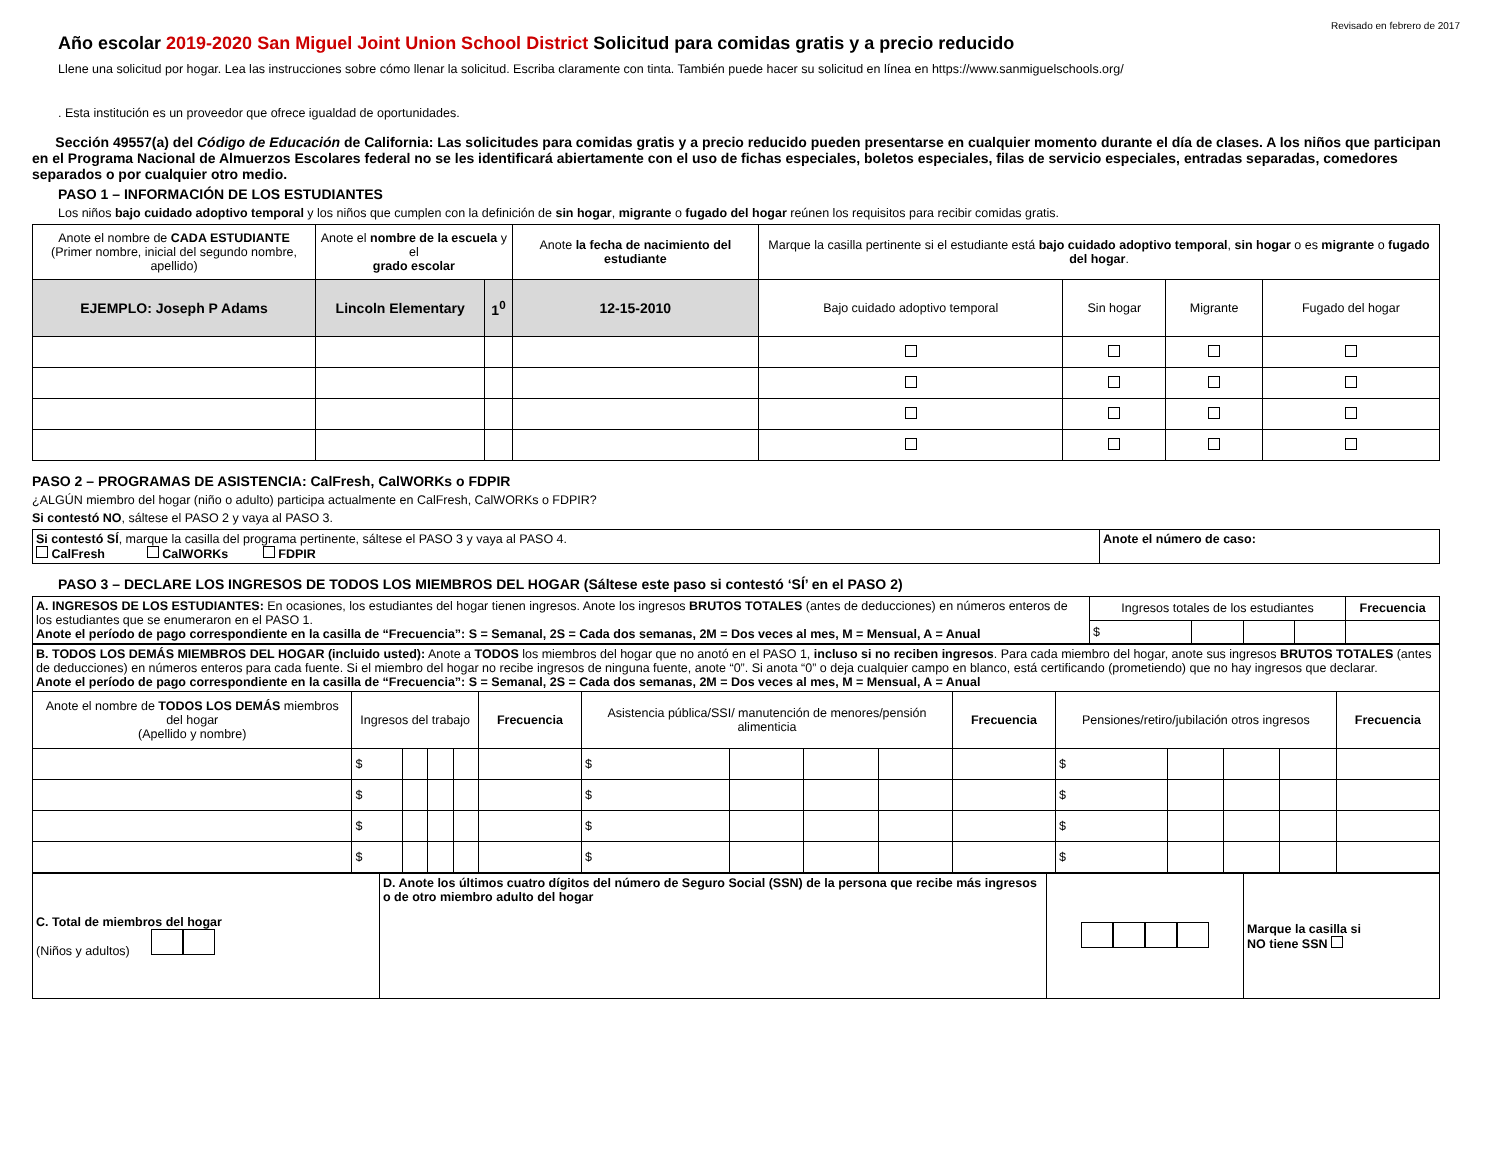Revisado en febrero de 2017
Año escolar 2019-2020 San Miguel Joint Union School District Solicitud para comidas gratis y a precio reducido
Llene una solicitud por hogar. Lea las instrucciones sobre cómo llenar la solicitud. Escriba claramente con tinta. También puede hacer su solicitud en línea en https://www.sanmiguelschools.org/
. Esta institución es un proveedor que ofrece igualdad de oportunidades.
Sección 49557(a) del Código de Educación de California: Las solicitudes para comidas gratis y a precio reducido pueden presentarse en cualquier momento durante el día de clases. A los niños que participan en el Programa Nacional de Almuerzos Escolares federal no se les identificará abiertamente con el uso de fichas especiales, boletos especiales, filas de servicio especiales, entradas separadas, comedores separados o por cualquier otro medio.
PASO 1 – INFORMACIÓN DE LOS ESTUDIANTES
Los niños bajo cuidado adoptivo temporal y los niños que cumplen con la definición de sin hogar, migrante o fugado del hogar reúnen los requisitos para recibir comidas gratis.
| Anote el nombre de CADA ESTUDIANTE (Primer nombre, inicial del segundo nombre, apellido) | Anote el nombre de la escuela y el grado escolar | | Anote la fecha de nacimiento del estudiante | Marque la casilla pertinente si el estudiante está bajo cuidado adoptivo temporal , sin hogar o es migrante o fugado del hogar . | | | |
| EJEMPLO: Joseph P Adams | Lincoln Elementary | 1<sup>0</sup> | 12-15-2010 | Bajo cuidado adoptivo temporal | Sin hogar | Migrante | Fugado del hogar |
PASO 2 – PROGRAMAS DE ASISTENCIA: CalFresh, CalWORKs o FDPIR
¿ALGÚN miembro del hogar (niño o adulto) participa actualmente en CalFresh, CalWORKs o FDPIR?
Si contestó NO, sáltese el PASO 2 y vaya al PASO 3.
| Si contestó SÍ , marque la casilla del programa pertinente, sáltese el PASO 3 y vaya al PASO 4. CalFresh CalWORKs FDPIR | Anote el número de caso: |
PASO 3 – DECLARE LOS INGRESOS DE TODOS LOS MIEMBROS DEL HOGAR (Sáltese este paso si contestó ‘SÍ’ en el PASO 2)
| A. INGRESOS DE LOS ESTUDIANTES: En ocasiones, los estudiantes del hogar tienen ingresos. Anote los ingresos BRUTOS TOTALES (antes de deducciones) en números enteros de los estudiantes que se enumeraron en el PASO 1. Anote el período de pago correspondiente en la casilla de “Frecuencia”: S = Semanal, 2S = Cada dos semanas, 2M = Dos veces al mes, M = Mensual, A = Anual | Ingresos totales de los estudiantes | | | | Frecuencia |
| | $ | | | | |
| B. TODOS LOS DEMÁS MIEMBROS DEL HOGAR (incluido usted): Anote a TODOS los miembros del hogar que no anotó en el PASO 1, incluso si no reciben ingresos . Para cada miembro del hogar, anote sus ingresos BRUTOS TOTALES (antes de deducciones) en números enteros para cada fuente. Si el miembro del hogar no recibe ingresos de ninguna fuente, anote “0”. Si anota “0” o deja cualquier campo en blanco, está certificando (prometiendo) que no hay ingresos que declarar. Anote el período de pago correspondiente en la casilla de “Frecuencia”: S = Semanal, 2S = Cada dos semanas, 2M = Dos veces al mes, M = Mensual, A = Anual | | | | | | | | | | | | | | | |
| Anote el nombre de TODOS LOS DEMÁS miembros del hogar (Apellido y nombre) | Ingresos del trabajo | | | | Frecuencia | Asistencia pública/SSI/ manutención de menores/pensión alimenticia | | | | Frecuencia | Pensiones/retiro/jubilación otros ingresos | | | | Frecuencia |
| | $ | | | | | $ | | | | | $ | | | | |
| | $ | | | | | $ | | | | | $ | | | | |
| | $ | | | | | $ | | | | | $ | | | | |
| | $ | | | | | $ | | | | | $ | | | | |
| C. Total de miembros del hogar (Niños y adultos) | D. Anote los últimos cuatro dígitos del número de Seguro Social (SSN) de la persona que recibe más ingresos o de otro miembro adulto del hogar | | Marque la casilla si NO tiene SSN |